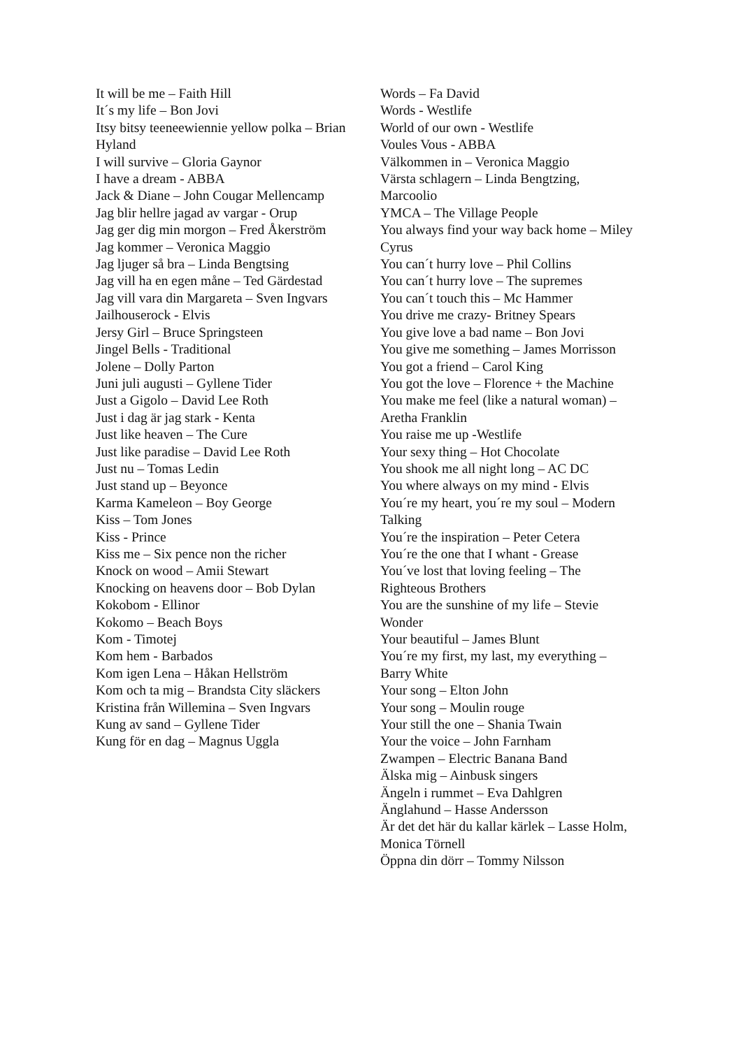It will be me – Faith Hill
It´s my life – Bon Jovi
Itsy bitsy teeneewiennie yellow polka – Brian Hyland
I will survive – Gloria Gaynor
I have a dream - ABBA
Jack & Diane – John Cougar Mellencamp
Jag blir hellre jagad av vargar - Orup
Jag ger dig min morgon – Fred Åkerström
Jag kommer – Veronica Maggio
Jag ljuger så bra – Linda Bengtsing
Jag vill ha en egen måne – Ted Gärdestad
Jag vill vara din Margareta – Sven Ingvars
Jailhouserock - Elvis
Jersy Girl – Bruce Springsteen
Jingel Bells - Traditional
Jolene – Dolly Parton
Juni juli augusti – Gyllene Tider
Just a Gigolo – David Lee Roth
Just i dag är jag stark - Kenta
Just like heaven – The Cure
Just like paradise – David Lee Roth
Just nu – Tomas Ledin
Just stand up – Beyonce
Karma Kameleon – Boy George
Kiss – Tom Jones
Kiss - Prince
Kiss me – Six pence non the richer
Knock on wood – Amii Stewart
Knocking on heavens door – Bob Dylan
Kokobom - Ellinor
Kokomo – Beach Boys
Kom - Timotej
Kom hem - Barbados
Kom igen Lena – Håkan Hellström
Kom och ta mig – Brandsta City släckers
Kristina från Willemina – Sven Ingvars
Kung av sand – Gyllene Tider
Kung för en dag – Magnus Uggla
Words – Fa David
Words - Westlife
World of our own - Westlife
Voules Vous - ABBA
Välkommen in – Veronica Maggio
Värsta schlagern – Linda Bengtzing, Marcoolio
YMCA – The Village People
You always find your way back home – Miley Cyrus
You can´t hurry love – Phil Collins
You can´t hurry love – The supremes
You can´t touch this – Mc Hammer
You drive me crazy- Britney Spears
You give love a bad name – Bon Jovi
You give me something – James Morrisson
You got a friend – Carol King
You got the love – Florence + the Machine
You make me feel (like a natural woman) – Aretha Franklin
You raise me up -Westlife
Your sexy thing – Hot Chocolate
You shook me all night long – AC DC
You where always on my mind - Elvis
You´re my heart, you´re my soul – Modern Talking
You´re the inspiration – Peter Cetera
You´re the one that I whant - Grease
You´ve lost that loving feeling – The Righteous Brothers
You are the sunshine of my life – Stevie Wonder
Your beautiful – James Blunt
You´re my first, my last, my everything – Barry White
Your song – Elton John
Your song – Moulin rouge
Your still the one – Shania Twain
Your the voice – John Farnham
Zwampen – Electric Banana Band
Älska mig – Ainbusk singers
Ängeln i rummet – Eva Dahlgren
Änglahund – Hasse Andersson
Är det det här du kallar kärlek – Lasse Holm, Monica Törnell
Öppna din dörr – Tommy Nilsson